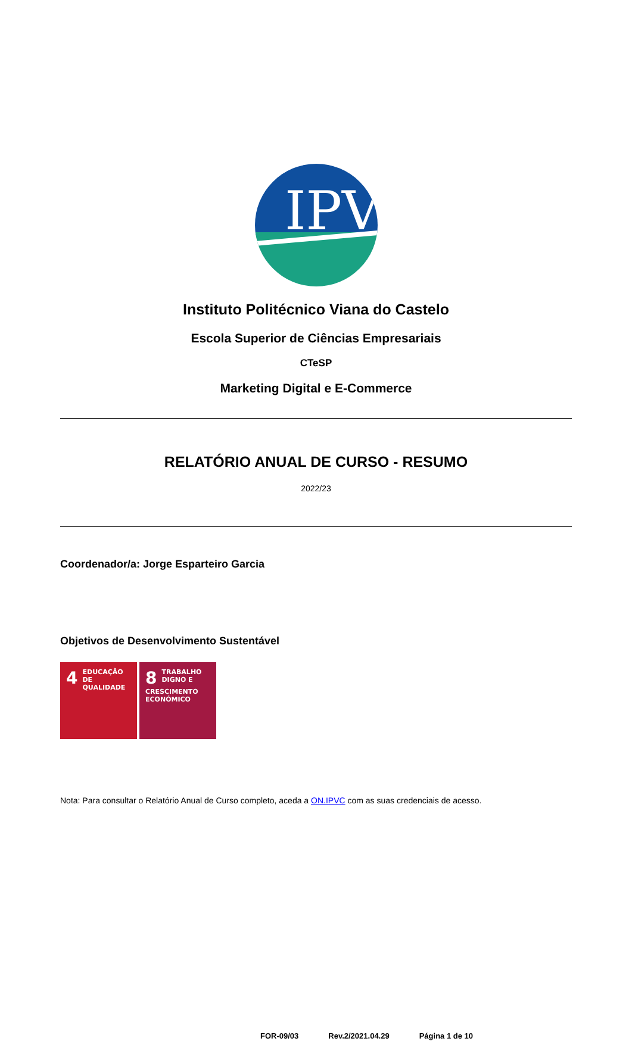IPV
Instituto Politécnico Viana do Castelo
Escola Superior de Ciências Empresariais
CTeSP
Marketing Digital e E-Commerce
RELATÓRIO ANUAL DE CURSO - RESUMO
2022/23
Coordenador/a: Jorge Esparteiro Garcia
Objetivos de Desenvolvimento Sustentável
4 EDUCAÇÃO DE QUALIDADE
8 TRABALHO DIGNO E CRESCIMENTO ECONÓMICO
Nota: Para consultar o Relatório Anual de Curso completo, aceda a ON.IPVC com as suas credenciais de acesso.
FOR-09/03 Rev.2/2021.04.29 Página 1 de 10